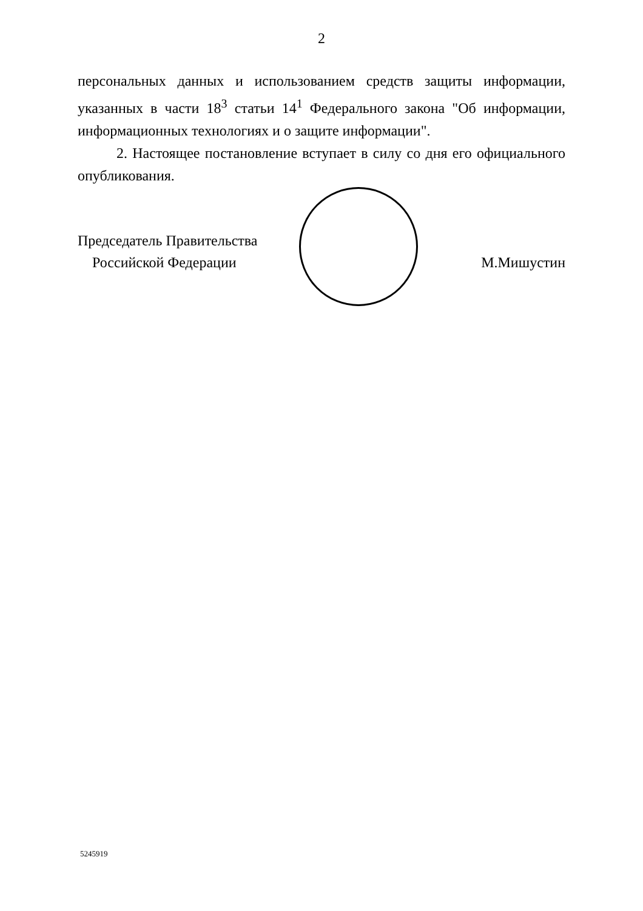2
персональных данных и использованием средств защиты информации, указанных в части 18<sup>3</sup> статьи 14<sup>1</sup> Федерального закона "Об информации, информационных технологиях и о защите информации".
2. Настоящее постановление вступает в силу со дня его официального опубликования.
Председатель Правительства
Российской Федерации
М.Мишустин
5245919